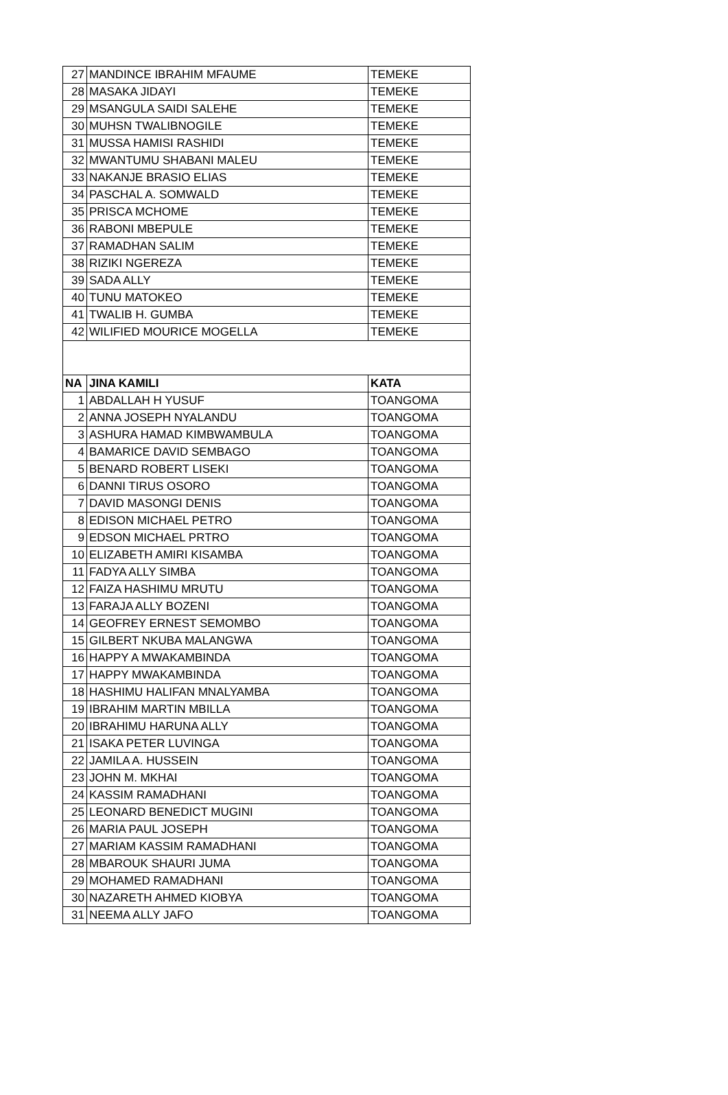| 27 | MANDINCE IBRAHIM MFAUME | TEMEKE |
| 28 | MASAKA JIDAYI | TEMEKE |
| 29 | MSANGULA SAIDI SALEHE | TEMEKE |
| 30 | MUHSN TWALIBNOGILE | TEMEKE |
| 31 | MUSSA HAMISI RASHIDI | TEMEKE |
| 32 | MWANTUMU SHABANI MALEU | TEMEKE |
| 33 | NAKANJE BRASIO ELIAS | TEMEKE |
| 34 | PASCHAL A. SOMWALD | TEMEKE |
| 35 | PRISCA MCHOME | TEMEKE |
| 36 | RABONI MBEPULE | TEMEKE |
| 37 | RAMADHAN SALIM | TEMEKE |
| 38 | RIZIKI NGEREZA | TEMEKE |
| 39 | SADA ALLY | TEMEKE |
| 40 | TUNU MATOKEO | TEMEKE |
| 41 | TWALIB H. GUMBA | TEMEKE |
| 42 | WILIFIED MOURICE MOGELLA | TEMEKE |
| NA | JINA KAMILI | KATA |
| 1 | ABDALLAH H YUSUF | TOANGOMA |
| 2 | ANNA JOSEPH NYALANDU | TOANGOMA |
| 3 | ASHURA HAMAD KIMBWAMBULA | TOANGOMA |
| 4 | BAMARICE DAVID SEMBAGO | TOANGOMA |
| 5 | BENARD ROBERT LISEKI | TOANGOMA |
| 6 | DANNI TIRUS OSORO | TOANGOMA |
| 7 | DAVID MASONGI DENIS | TOANGOMA |
| 8 | EDISON MICHAEL PETRO | TOANGOMA |
| 9 | EDSON MICHAEL PRTRO | TOANGOMA |
| 10 | ELIZABETH AMIRI KISAMBA | TOANGOMA |
| 11 | FADYA ALLY SIMBA | TOANGOMA |
| 12 | FAIZA HASHIMU MRUTU | TOANGOMA |
| 13 | FARAJA ALLY BOZENI | TOANGOMA |
| 14 | GEOFREY ERNEST SEMOMBO | TOANGOMA |
| 15 | GILBERT NKUBA MALANGWA | TOANGOMA |
| 16 | HAPPY A MWAKAMBINDA | TOANGOMA |
| 17 | HAPPY MWAKAMBINDA | TOANGOMA |
| 18 | HASHIMU HALIFAN MNALYAMBA | TOANGOMA |
| 19 | IBRAHIM MARTIN MBILLA | TOANGOMA |
| 20 | IBRAHIMU HARUNA ALLY | TOANGOMA |
| 21 | ISAKA PETER LUVINGA | TOANGOMA |
| 22 | JAMILA A. HUSSEIN | TOANGOMA |
| 23 | JOHN M. MKHAI | TOANGOMA |
| 24 | KASSIM RAMADHANI | TOANGOMA |
| 25 | LEONARD BENEDICT MUGINI | TOANGOMA |
| 26 | MARIA PAUL JOSEPH | TOANGOMA |
| 27 | MARIAM KASSIM RAMADHANI | TOANGOMA |
| 28 | MBAROUK SHAURI JUMA | TOANGOMA |
| 29 | MOHAMED RAMADHANI | TOANGOMA |
| 30 | NAZARETH AHMED KIOBYA | TOANGOMA |
| 31 | NEEMA ALLY JAFO | TOANGOMA |